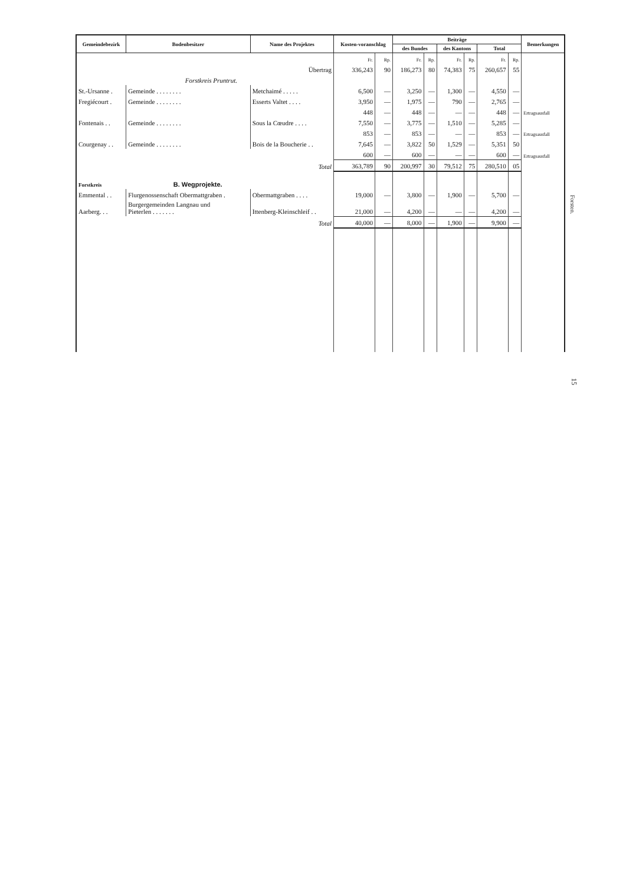| Gemeindebezirk | Bodenbesitzer | Name des Projektes | Kosten-voranschlag | | Beiträge | | | | | | Bemerkungen |
| --- | --- | --- | --- | --- | --- | --- | --- | --- | --- | --- | --- |
| | | | | | des Bundes | | des Kantons | | Total | | |
| | | | Fr. | Rp. | Fr. | Rp. | Fr. | Rp. | Fr. | Rp. | |
| | | Übertrag | 336,243 | 90 | 186,273 | 80 | 74,383 | 75 | 260,657 | 55 | |
| | Forstkreis Pruntrut. | | | | | | | | | | |
| St.-Ursanne . | Gemeinde . . . . . . . . | Metchaimé . . . . . | 6,500 | — | 3,250 | — | 1,300 | — | 4,550 | — | |
| Fregiécourt . | Gemeinde . . . . . . . . | Esserts Valtet . . . . | 3,950 | — | 1,975 | — | 790 | — | 2,765 | — | |
| | | | 448 | — | 448 | — | — | — | 448 | — | Ertragsausfall |
| Fontenais . . | Gemeinde . . . . . . . . | Sous la Cœudre . . . . | 7,550 | — | 3,775 | — | 1,510 | — | 5,285 | — | |
| | | | 853 | — | 853 | — | — | — | 853 | — | Ertragsausfall |
| Courgenay . . | Gemeinde . . . . . . . . | Bois de la Boucherie . . | 7,645 | — | 3,822 | 50 | 1,529 | — | 5,351 | 50 | |
| | | | 600 | — | 600 | — | — | — | 600 | — | Ertragsausfall |
| | | Total | 363,789 | 90 | 200,997 | 30 | 79,512 | 75 | 280,510 | 05 | |
| Forstkreis | B. Wegprojekte. | | | | | | | | | | |
| Emmental . . | Flurgenossenschaft Obermattgraben . | Obermattgraben . . . . | 19,000 | — | 3,800 | — | 1,900 | — | 5,700 | — | |
| Aarberg. . . | Burgergemeinden Langnau und Pieterlen . . . . . . . | Ittenberg-Kleinschleif . . | 21,000 | — | 4,200 | — | — | — | 4,200 | — | |
| | | Total | 40,000 | — | 8,000 | — | 1,900 | — | 9,900 | — | |
Forsten.
15